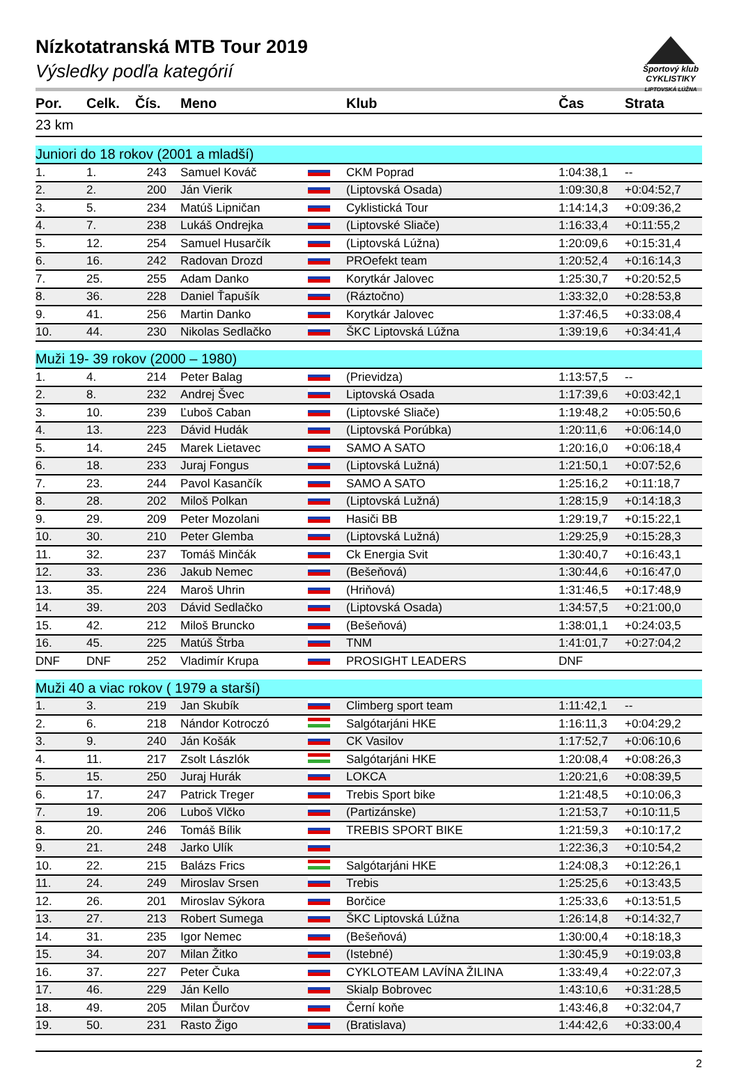Športový klub
CYKLISTIKY
LIPTOVSKÁ LÚŽNA
Nízkotatranská MTB Tour 2019
Výsledky podľa kategórií
| Por. | Celk. | Čís. | Meno | | Klub | Čas | Strata |
| --- | --- | --- | --- | --- | --- | --- | --- |
| 23 km | | | | | | | |
| Juniori do 18 rokov (2001 a mladší) | | | | | | | |
| 1. | 1. | 243 | Samuel Kováč | | CKM Poprad | 1:04:38,1 | -- |
| 2. | 2. | 200 | Ján Vierik | | (Liptovská Osada) | 1:09:30,8 | +0:04:52,7 |
| 3. | 5. | 234 | Matúš Lipničan | | Cyklistická Tour | 1:14:14,3 | +0:09:36,2 |
| 4. | 7. | 238 | Lukáš Ondrejka | | (Liptovské Sliače) | 1:16:33,4 | +0:11:55,2 |
| 5. | 12. | 254 | Samuel Husarčík | | (Liptovská Lúžna) | 1:20:09,6 | +0:15:31,4 |
| 6. | 16. | 242 | Radovan Drozd | | PROefekt team | 1:20:52,4 | +0:16:14,3 |
| 7. | 25. | 255 | Adam Danko | | Korytkár Jalovec | 1:25:30,7 | +0:20:52,5 |
| 8. | 36. | 228 | Daniel Ťapušík | | (Ráztočno) | 1:33:32,0 | +0:28:53,8 |
| 9. | 41. | 256 | Martin Danko | | Korytkár Jalovec | 1:37:46,5 | +0:33:08,4 |
| 10. | 44. | 230 | Nikolas Sedlačko | | ŠKC Liptovská Lúžna | 1:39:19,6 | +0:34:41,4 |
| Muži 19- 39 rokov (2000 – 1980) | | | | | | | |
| 1. | 4. | 214 | Peter Balag | | (Prievidza) | 1:13:57,5 | -- |
| 2. | 8. | 232 | Andrej Švec | | Liptovská Osada | 1:17:39,6 | +0:03:42,1 |
| 3. | 10. | 239 | Ľuboš Caban | | (Liptovské Sliače) | 1:19:48,2 | +0:05:50,6 |
| 4. | 13. | 223 | Dávid Hudák | | (Liptovská Porúbka) | 1:20:11,6 | +0:06:14,0 |
| 5. | 14. | 245 | Marek Lietavec | | SAMO A SATO | 1:20:16,0 | +0:06:18,4 |
| 6. | 18. | 233 | Juraj Fongus | | (Liptovská Lužná) | 1:21:50,1 | +0:07:52,6 |
| 7. | 23. | 244 | Pavol Kasančík | | SAMO A SATO | 1:25:16,2 | +0:11:18,7 |
| 8. | 28. | 202 | Miloš Polkan | | (Liptovská Lužná) | 1:28:15,9 | +0:14:18,3 |
| 9. | 29. | 209 | Peter Mozolani | | Hasiči BB | 1:29:19,7 | +0:15:22,1 |
| 10. | 30. | 210 | Peter Glemba | | (Liptovská Lužná) | 1:29:25,9 | +0:15:28,3 |
| 11. | 32. | 237 | Tomáš Minčák | | Ck Energia Svit | 1:30:40,7 | +0:16:43,1 |
| 12. | 33. | 236 | Jakub Nemec | | (Bešeňová) | 1:30:44,6 | +0:16:47,0 |
| 13. | 35. | 224 | Maroš Uhrin | | (Hriňová) | 1:31:46,5 | +0:17:48,9 |
| 14. | 39. | 203 | Dávid Sedlačko | | (Liptovská Osada) | 1:34:57,5 | +0:21:00,0 |
| 15. | 42. | 212 | Miloš Bruncko | | (Bešeňová) | 1:38:01,1 | +0:24:03,5 |
| 16. | 45. | 225 | Matúš Štrba | | TNM | 1:41:01,7 | +0:27:04,2 |
| DNF | DNF | 252 | Vladimír Krupa | | PROSIGHT LEADERS | DNF | |
| Muži 40 a viac rokov ( 1979 a starší) | | | | | | | |
| 1. | 3. | 219 | Jan Skubík | | Climberg sport team | 1:11:42,1 | -- |
| 2. | 6. | 218 | Nándor Kotroczó | | Salgótarjáni HKE | 1:16:11,3 | +0:04:29,2 |
| 3. | 9. | 240 | Ján Košák | | CK Vasilov | 1:17:52,7 | +0:06:10,6 |
| 4. | 11. | 217 | Zsolt Lászlók | | Salgótarjáni HKE | 1:20:08,4 | +0:08:26,3 |
| 5. | 15. | 250 | Juraj Hurák | | LOKCA | 1:20:21,6 | +0:08:39,5 |
| 6. | 17. | 247 | Patrick Treger | | Trebis Sport bike | 1:21:48,5 | +0:10:06,3 |
| 7. | 19. | 206 | Luboš Vlčko | | (Partizánske) | 1:21:53,7 | +0:10:11,5 |
| 8. | 20. | 246 | Tomáš Bílik | | TREBIS SPORT BIKE | 1:21:59,3 | +0:10:17,2 |
| 9. | 21. | 248 | Jarko Ulík | | | 1:22:36,3 | +0:10:54,2 |
| 10. | 22. | 215 | Balázs Frics | | Salgótarjáni HKE | 1:24:08,3 | +0:12:26,1 |
| 11. | 24. | 249 | Miroslav Srsen | | Trebis | 1:25:25,6 | +0:13:43,5 |
| 12. | 26. | 201 | Miroslav Sýkora | | Borčice | 1:25:33,6 | +0:13:51,5 |
| 13. | 27. | 213 | Robert Sumega | | ŠKC Liptovská Lúžna | 1:26:14,8 | +0:14:32,7 |
| 14. | 31. | 235 | Igor Nemec | | (Bešeňová) | 1:30:00,4 | +0:18:18,3 |
| 15. | 34. | 207 | Milan Žitko | | (Istebné) | 1:30:45,9 | +0:19:03,8 |
| 16. | 37. | 227 | Peter Čuka | | CYKLOTEAM LAVÍNA ŽILINA | 1:33:49,4 | +0:22:07,3 |
| 17. | 46. | 229 | Ján Kello | | Skialp Bobrovec | 1:43:10,6 | +0:31:28,5 |
| 18. | 49. | 205 | Milan Ďurčov | | Černí koňe | 1:43:46,8 | +0:32:04,7 |
| 19. | 50. | 231 | Rasto Žigo | | (Bratislava) | 1:44:42,6 | +0:33:00,4 |
2